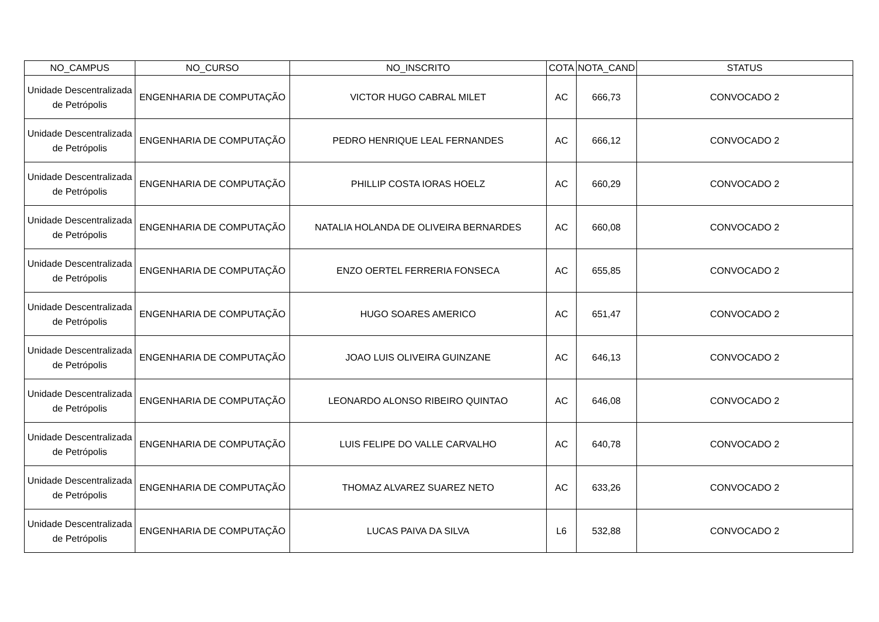| NO_CAMPUS | NO_CURSO | NO_INSCRITO | COTA | NOTA_CAND | STATUS |
| --- | --- | --- | --- | --- | --- |
| Unidade Descentralizada de Petrópolis | ENGENHARIA DE COMPUTAÇÃO | VICTOR HUGO CABRAL MILET | AC | 666,73 | CONVOCADO 2 |
| Unidade Descentralizada de Petrópolis | ENGENHARIA DE COMPUTAÇÃO | PEDRO HENRIQUE LEAL FERNANDES | AC | 666,12 | CONVOCADO 2 |
| Unidade Descentralizada de Petrópolis | ENGENHARIA DE COMPUTAÇÃO | PHILLIP COSTA IORAS HOELZ | AC | 660,29 | CONVOCADO 2 |
| Unidade Descentralizada de Petrópolis | ENGENHARIA DE COMPUTAÇÃO | NATALIA HOLANDA DE OLIVEIRA BERNARDES | AC | 660,08 | CONVOCADO 2 |
| Unidade Descentralizada de Petrópolis | ENGENHARIA DE COMPUTAÇÃO | ENZO OERTEL FERRERIA FONSECA | AC | 655,85 | CONVOCADO 2 |
| Unidade Descentralizada de Petrópolis | ENGENHARIA DE COMPUTAÇÃO | HUGO SOARES AMERICO | AC | 651,47 | CONVOCADO 2 |
| Unidade Descentralizada de Petrópolis | ENGENHARIA DE COMPUTAÇÃO | JOAO LUIS OLIVEIRA GUINZANE | AC | 646,13 | CONVOCADO 2 |
| Unidade Descentralizada de Petrópolis | ENGENHARIA DE COMPUTAÇÃO | LEONARDO ALONSO RIBEIRO QUINTAO | AC | 646,08 | CONVOCADO 2 |
| Unidade Descentralizada de Petrópolis | ENGENHARIA DE COMPUTAÇÃO | LUIS FELIPE DO VALLE CARVALHO | AC | 640,78 | CONVOCADO 2 |
| Unidade Descentralizada de Petrópolis | ENGENHARIA DE COMPUTAÇÃO | THOMAZ ALVAREZ SUAREZ NETO | AC | 633,26 | CONVOCADO 2 |
| Unidade Descentralizada de Petrópolis | ENGENHARIA DE COMPUTAÇÃO | LUCAS PAIVA DA SILVA | L6 | 532,88 | CONVOCADO 2 |